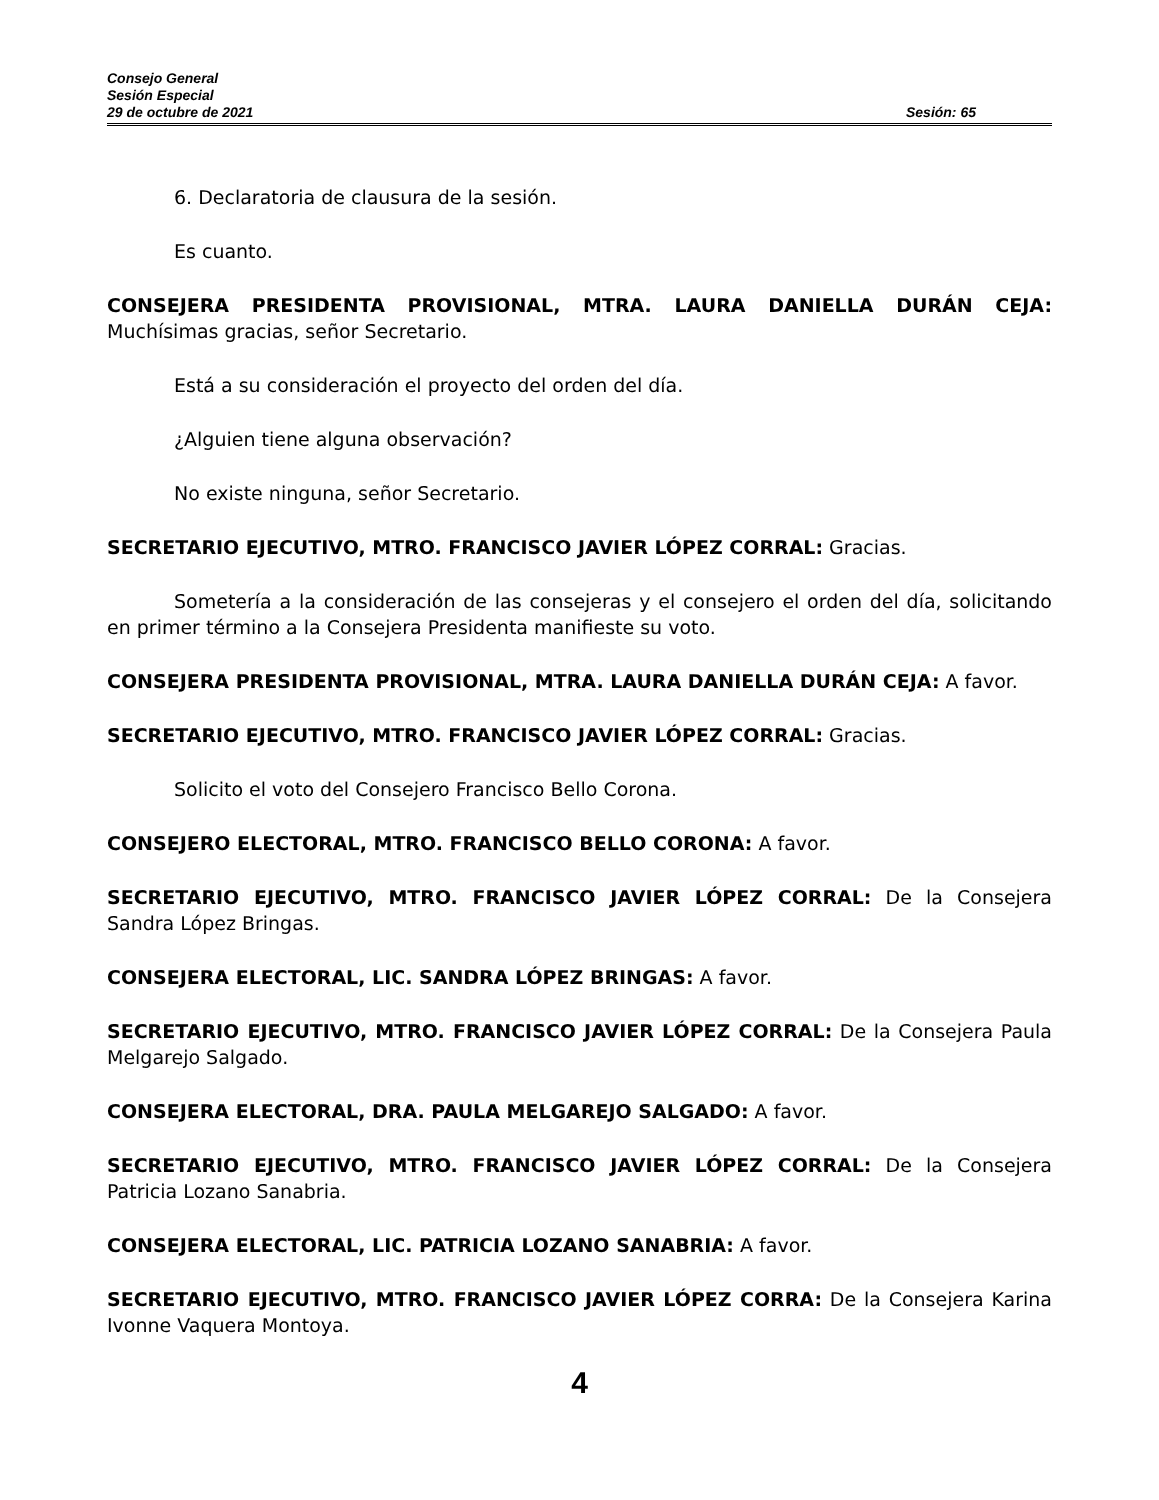Consejo General
Sesión Especial
29 de octubre de 2021 Sesión: 65
6. Declaratoria de clausura de la sesión.
Es cuanto.
CONSEJERA PRESIDENTA PROVISIONAL, MTRA. LAURA DANIELLA DURÁN CEJA: Muchísimas gracias, señor Secretario.
Está a su consideración el proyecto del orden del día.
¿Alguien tiene alguna observación?
No existe ninguna, señor Secretario.
SECRETARIO EJECUTIVO, MTRO. FRANCISCO JAVIER LÓPEZ CORRAL: Gracias.
Sometería a la consideración de las consejeras y el consejero el orden del día, solicitando en primer término a la Consejera Presidenta manifieste su voto.
CONSEJERA PRESIDENTA PROVISIONAL, MTRA. LAURA DANIELLA DURÁN CEJA: A favor.
SECRETARIO EJECUTIVO, MTRO. FRANCISCO JAVIER LÓPEZ CORRAL: Gracias.
Solicito el voto del Consejero Francisco Bello Corona.
CONSEJERO ELECTORAL, MTRO. FRANCISCO BELLO CORONA: A favor.
SECRETARIO EJECUTIVO, MTRO. FRANCISCO JAVIER LÓPEZ CORRAL: De la Consejera Sandra López Bringas.
CONSEJERA ELECTORAL, LIC. SANDRA LÓPEZ BRINGAS: A favor.
SECRETARIO EJECUTIVO, MTRO. FRANCISCO JAVIER LÓPEZ CORRAL: De la Consejera Paula Melgarejo Salgado.
CONSEJERA ELECTORAL, DRA. PAULA MELGAREJO SALGADO: A favor.
SECRETARIO EJECUTIVO, MTRO. FRANCISCO JAVIER LÓPEZ CORRAL: De la Consejera Patricia Lozano Sanabria.
CONSEJERA ELECTORAL, LIC. PATRICIA LOZANO SANABRIA: A favor.
SECRETARIO EJECUTIVO, MTRO. FRANCISCO JAVIER LÓPEZ CORRA: De la Consejera Karina Ivonne Vaquera Montoya.
4